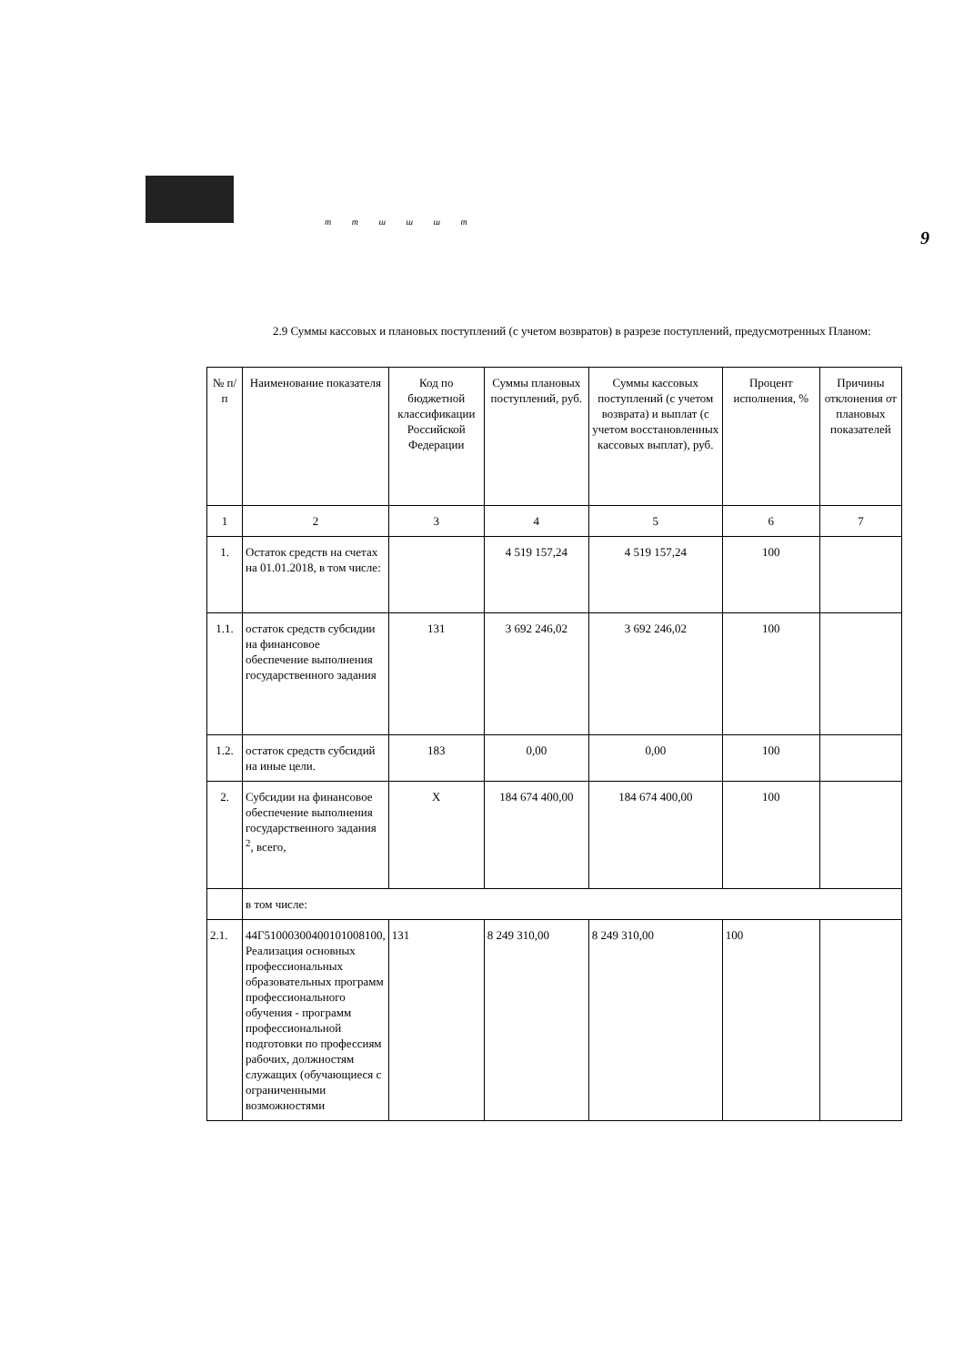m m ш ш ш m
9
2.9 Суммы кассовых и плановых поступлений (с учетом возвратов) в разрезе поступлений, предусмотренных Планом:
| № п/п | Наименование показателя | Код по бюджетной классификации Российской Федерации | Суммы плановых поступлений, руб. | Суммы кассовых поступлений (с учетом возврата) и выплат (с учетом восстановленных кассовых выплат), руб. | Процент исполнения, % | Причины отклонения от плановых показателей |
| --- | --- | --- | --- | --- | --- | --- |
| 1 | 2 | 3 | 4 | 5 | 6 | 7 |
| 1. | Остаток средств на счетах на 01.01.2018, в том числе: | | 4 519 157,24 | 4 519 157,24 | 100 | |
| 1.1. | остаток средств субсидии на финансовое обеспечение выполнения государственного задания | 131 | 3 692 246,02 | 3 692 246,02 | 100 | |
| 1.2. | остаток средств субсидий на иные цели. | 183 | 0,00 | 0,00 | 100 | |
| 2. | Субсидии на финансовое обеспечение выполнения государственного задания <sup>2</sup>, всего, | X | 184 674 400,00 | 184 674 400,00 | 100 | |
| | в том числе: | | | | | |
| 2.1. | 44Г51000300400101008100, Реализация основных профессиональных образовательных программ профессионального обучения - программ профессиональной подготовки по профессиям рабочих, должностям служащих (обучающиеся с ограниченными возможностями | 131 | 8 249 310,00 | 8 249 310,00 | 100 | |